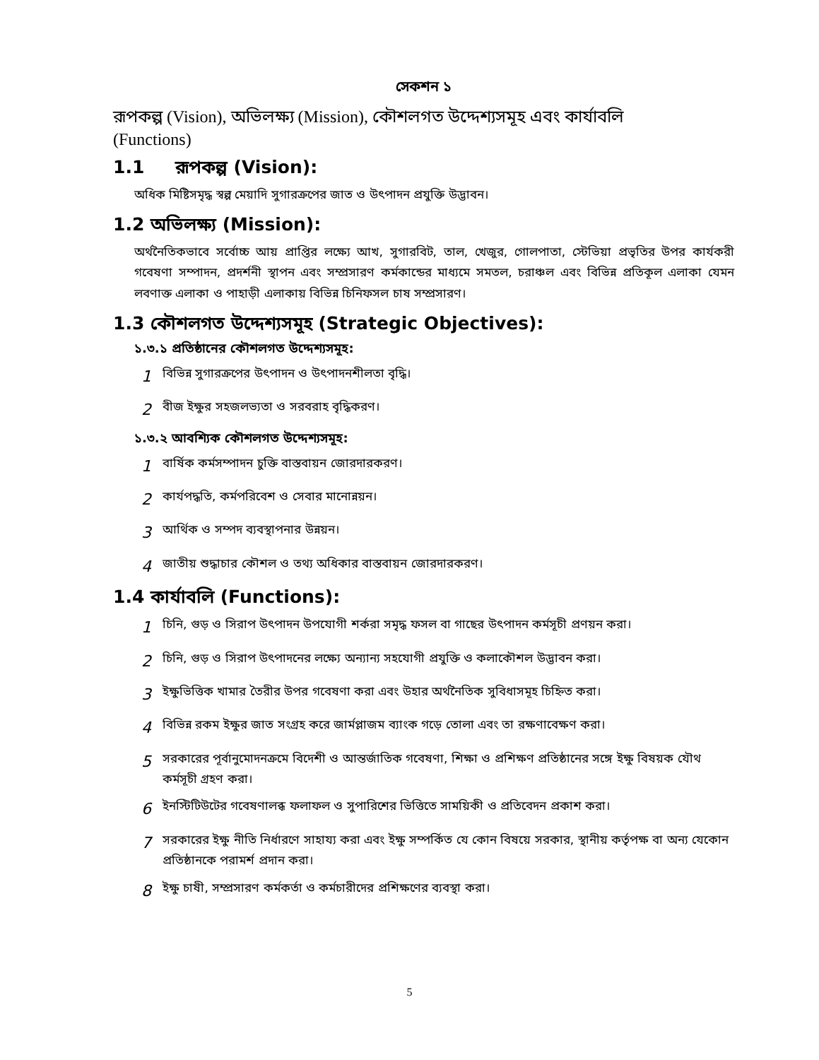সেকশন ১
রূপকল্প (Vision), অভিলক্ষ্য (Mission), কৌশলগত উদ্দেশ্যসমূহ এবং কার্যাবলি
(Functions)
1.1 রূপকল্প (Vision):
অধিক মিষ্টিসমৃদ্ধ স্বল্প মেয়াদি সুগারক্রপের জাত ও উৎপাদন প্রযুক্তি উদ্ভাবন।
1.2 অভিলক্ষ্য (Mission):
অর্থনৈতিকভাবে সর্বোচ্চ আয় প্রাপ্তির লক্ষ্যে আখ, সুগারবিট, তাল, খেজুর, গোলপাতা, স্টেভিয়া প্রভৃতির উপর কার্যকরী গবেষণা সম্পাদন, প্রদর্শনী স্থাপন এবং সম্প্রসারণ কর্মকান্ডের মাধ্যমে সমতল, চরাঞ্চল এবং বিভিন্ন প্রতিকূল এলাকা যেমন লবণাক্ত এলাকা ও পাহাড়ী এলাকায় বিভিন্ন চিনিফসল চাষ সম্প্রসারণ।
1.3 কৌশলগত উদ্দেশ্যসমূহ (Strategic Objectives):
১.৩.১ প্রতিষ্ঠানের কৌশলগত উদ্দেশ্যসমূহ:
1 বিভিন্ন সুগারক্রপের উৎপাদন ও উৎপাদনশীলতা বৃদ্ধি।
2 বীজ ইক্ষুর সহজলভ্যতা ও সরবরাহ বৃদ্ধিকরণ।
১.৩.২ আবশ্যিক কৌশলগত উদ্দেশ্যসমূহ:
1 বার্ষিক কর্মসম্পাদন চুক্তি বাস্তবায়ন জোরদারকরণ।
2 কার্যপদ্ধতি, কর্মপরিবেশ ও সেবার মানোন্নয়ন।
3 আর্থিক ও সম্পদ ব্যবস্থাপনার উন্নয়ন।
4 জাতীয় শুদ্ধাচার কৌশল ও তথ্য অধিকার বাস্তবায়ন জোরদারকরণ।
1.4 কার্যাবলি (Functions):
1 চিনি, গুড় ও সিরাপ উৎপাদন উপযোগী শর্করা সমৃদ্ধ ফসল বা গাছের উৎপাদন কর্মসূচী প্রণয়ন করা।
2 চিনি, গুড় ও সিরাপ উৎপাদনের লক্ষ্যে অন্যান্য সহযোগী প্রযুক্তি ও কলাকৌশল উদ্ভাবন করা।
3 ইক্ষুভিত্তিক খামার তৈরীর উপর গবেষণা করা এবং উহার অর্থনৈতিক সুবিধাসমূহ চিহ্নিত করা।
4 বিভিন্ন রকম ইক্ষুর জাত সংগ্রহ করে জার্মপ্লাজম ব্যাংক গড়ে তোলা এবং তা রক্ষণাবেক্ষণ করা।
5 সরকারের পূর্বানুমোদনক্রমে বিদেশী ও আন্তর্জাতিক গবেষণা, শিক্ষা ও প্রশিক্ষণ প্রতিষ্ঠানের সঙ্গে ইক্ষু বিষয়ক যৌথ কর্মসূচী গ্রহণ করা।
6 ইনস্টিটিউটের গবেষণালব্ধ ফলাফল ও সুপারিশের ভিত্তিতে সাময়িকী ও প্রতিবেদন প্রকাশ করা।
7 সরকারের ইক্ষু নীতি নির্ধারণে সাহায্য করা এবং ইক্ষু সম্পর্কিত যে কোন বিষয়ে সরকার, স্থানীয় কর্তৃপক্ষ বা অন্য যেকোন প্রতিষ্ঠানকে পরামর্শ প্রদান করা।
8 ইক্ষু চাষী, সম্প্রসারণ কর্মকর্তা ও কর্মচারীদের প্রশিক্ষণের ব্যবস্থা করা।
5